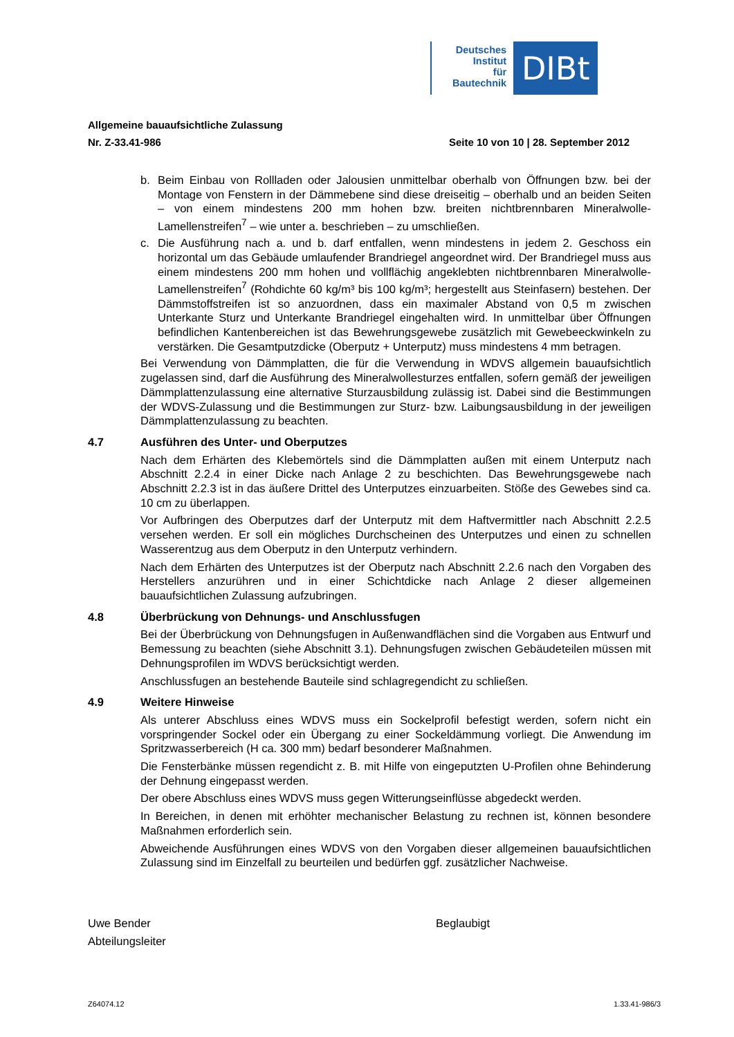Deutsches
Institut
für
Bautechnik
DIBt
Allgemeine bauaufsichtliche Zulassung
Nr. Z-33.41-986 Seite 10 von 10 | 28. September 2012
b. Beim Einbau von Rollladen oder Jalousien unmittelbar oberhalb von Öffnungen bzw. bei der Montage von Fenstern in der Dämmebene sind diese dreiseitig – oberhalb und an beiden Seiten – von einem mindestens 200 mm hohen bzw. breiten nichtbrennbaren Mineralwolle-Lamellenstreifen<sup>7</sup> – wie unter a. beschrieben – zu umschließen.
c. Die Ausführung nach a. und b. darf entfallen, wenn mindestens in jedem 2. Geschoss ein horizontal um das Gebäude umlaufender Brandriegel angeordnet wird. Der Brandriegel muss aus einem mindestens 200 mm hohen und vollflächig angeklebten nichtbrennbaren Mineralwolle-Lamellenstreifen<sup>7</sup> (Rohdichte 60 kg/m³ bis 100 kg/m³; hergestellt aus Steinfasern) bestehen. Der Dämmstoffstreifen ist so anzuordnen, dass ein maximaler Abstand von 0,5 m zwischen Unterkante Sturz und Unterkante Brandriegel eingehalten wird. In unmittelbar über Öffnungen befindlichen Kantenbereichen ist das Bewehrungsgewebe zusätzlich mit Gewebeeckwinkeln zu verstärken. Die Gesamtputzdicke (Oberputz + Unterputz) muss mindestens 4 mm betragen.
Bei Verwendung von Dämmplatten, die für die Verwendung in WDVS allgemein bauaufsichtlich zugelassen sind, darf die Ausführung des Mineralwollesturzes entfallen, sofern gemäß der jeweiligen Dämmplattenzulassung eine alternative Sturzausbildung zulässig ist. Dabei sind die Bestimmungen der WDVS-Zulassung und die Bestimmungen zur Sturz- bzw. Laibungsausbildung in der jeweiligen Dämmplattenzulassung zu beachten.
4.7 Ausführen des Unter- und Oberputzes
Nach dem Erhärten des Klebemörtels sind die Dämmplatten außen mit einem Unterputz nach Abschnitt 2.2.4 in einer Dicke nach Anlage 2 zu beschichten. Das Bewehrungsgewebe nach Abschnitt 2.2.3 ist in das äußere Drittel des Unterputzes einzuarbeiten. Stöße des Gewebes sind ca. 10 cm zu überlappen.
Vor Aufbringen des Oberputzes darf der Unterputz mit dem Haftvermittler nach Abschnitt 2.2.5 versehen werden. Er soll ein mögliches Durchscheinen des Unterputzes und einen zu schnellen Wasserentzug aus dem Oberputz in den Unterputz verhindern.
Nach dem Erhärten des Unterputzes ist der Oberputz nach Abschnitt 2.2.6 nach den Vorgaben des Herstellers anzurühren und in einer Schichtdicke nach Anlage 2 dieser allgemeinen bauaufsichtlichen Zulassung aufzubringen.
4.8 Überbrückung von Dehnungs- und Anschlussfugen
Bei der Überbrückung von Dehnungsfugen in Außenwandflächen sind die Vorgaben aus Entwurf und Bemessung zu beachten (siehe Abschnitt 3.1). Dehnungsfugen zwischen Gebäudeteilen müssen mit Dehnungsprofilen im WDVS berücksichtigt werden.
Anschlussfugen an bestehende Bauteile sind schlagregendicht zu schließen.
4.9 Weitere Hinweise
Als unterer Abschluss eines WDVS muss ein Sockelprofil befestigt werden, sofern nicht ein vorspringender Sockel oder ein Übergang zu einer Sockeldämmung vorliegt. Die Anwendung im Spritzwasserbereich (H ca. 300 mm) bedarf besonderer Maßnahmen.
Die Fensterbänke müssen regendicht z. B. mit Hilfe von eingeputzten U-Profilen ohne Behinderung der Dehnung eingepasst werden.
Der obere Abschluss eines WDVS muss gegen Witterungseinflüsse abgedeckt werden.
In Bereichen, in denen mit erhöhter mechanischer Belastung zu rechnen ist, können besondere Maßnahmen erforderlich sein.
Abweichende Ausführungen eines WDVS von den Vorgaben dieser allgemeinen bauaufsichtlichen Zulassung sind im Einzelfall zu beurteilen und bedürfen ggf. zusätzlicher Nachweise.
Uwe Bender
Abteilungsleiter
Beglaubigt
Z64074.12 1.33.41-986/3